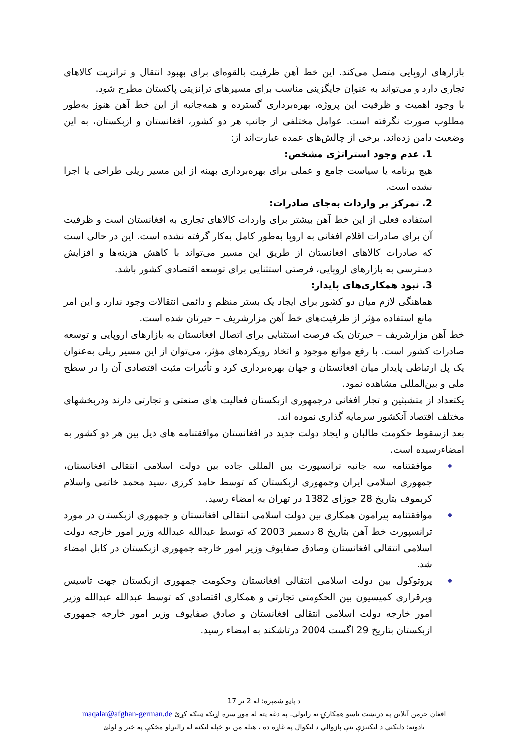بازارهای اروپایی متصل می‌کند. این خط آهن ظرفیت بالقوه‌ای برای بهبود انتقال و ترانزیت کالاهای تجاری دارد و می‌تواند به عنوان جایگزینی مناسب برای مسیرهای ترانزیتی پاکستان مطرح شود.
با وجود اهمیت و ظرفیت این پروژه، بهره‌برداری گسترده و همه‌جانبه از این خط آهن هنوز به‌طور مطلوب صورت نگرفته است. عوامل مختلفی از جانب هر دو کشور، افغانستان و ازبکستان، به این وضعیت دامن زده‌اند. برخی از چالش‌های عمده عبارت‌اند از:
1. عدم وجود استراتژی مشخص:
هیچ برنامه یا سیاست جامع و عملی برای بهره‌برداری بهینه از این مسیر ریلی طراحی یا اجرا نشده است.
2. تمرکز بر واردات به‌جای صادرات:
استفاده فعلی از این خط آهن بیشتر برای واردات کالاهای تجاری به افغانستان است و ظرفیت آن برای صادرات اقلام افغانی به اروپا به‌طور کامل به‌کار گرفته نشده است. این در حالی است که صادرات کالاهای افغانستان از طریق این مسیر می‌تواند با کاهش هزینه‌ها و افزایش دسترسی به بازارهای اروپایی، فرصتی استثنایی برای توسعه اقتصادی کشور باشد.
3. نبود همکاری‌های پایدار:
هماهنگی لازم میان دو کشور برای ایجاد یک بستر منظم و دائمی انتقالات وجود ندارد و این امر مانع استفاده مؤثر از ظرفیت‌های خط آهن مزارشریف – حیرتان شده است.
خط آهن مزارشریف – حیرتان یک فرصت استثنایی برای اتصال افغانستان به بازارهای اروپایی و توسعه صادرات کشور است. با رفع موانع موجود و اتخاذ رویکردهای مؤثر، می‌توان از این مسیر ریلی به‌عنوان یک پل ارتباطی پایدار میان افغانستان و جهان بهره‌برداری کرد و تأثیرات مثبت اقتصادی آن را در سطح ملی و بین‌المللی مشاهده نمود.
یکتعداد از متشبثین و تجار افغانی درجمهوری ازبکستان فعالیت های صنعتی و تجارتی دارند ودربخشهای مختلف اقتصاد آنکشور سرمایه گذاری نموده اند.
بعد ازسقوط حکومت طالبان و ایجاد دولت جدید در افغانستان موافقتنامه های ذیل بین هر دو کشور به امضاءرسیده است.
◆ موافقتنامه سه جانبه ترانسپورت بین المللی جاده بین دولت اسلامی انتقالی افغانستان، جمهوری اسلامی ایران وجمهوری ازبکستان که توسط حامد کرزی ،سید محمد خاتمی واسلام کریموف بتاریخ 28 جوزای 1382 در تهران به امضاء رسید.
◆ موافقتنامه پیرامون همکاری بین دولت اسلامی انتقالی افغانستان و جمهوری ازبکستان در مورد ترانسپورت خط آهن بتاریخ 8 دسمبر 2003 که توسط عبدالله عبدالله وزیر امور خارجه دولت اسلامی انتقالی افغانستان وصادق صفایوف وزیر امور خارجه جمهوری ازبکستان در کابل امضاء شد.
◆ پروتوکول بین دولت اسلامی انتقالی افغانستان وحکومت جمهوری ازبکستان جهت تاسیس وبرقراری کمیسیون بین الحکومتی تجارتی و همکاری اقتصادی که توسط عبدالله عبدالله وزیر امور خارجه دولت اسلامی انتقالی افغانستان و صادق صفایوف وزیر امور خارجه جمهوری ازبکستان بتاریخ 29 اگست 2004 درتاشکند به امضاء رسید.
د پاڼو شمېره: له 2 تر 17
افغان جرمن آنلاین په درنښت تاسو همکارۍ ته رابولي. په دغه پته له موږ سره اړيکه ټينګه کړئ maqalat@afghan-german.de
يادونه: دليکني د ليکنيزې بنې پازوالي د ليکوال په غاړه ده ، هيله من يو خپله ليکنه له راليږلو مخکې په خير و لولئ